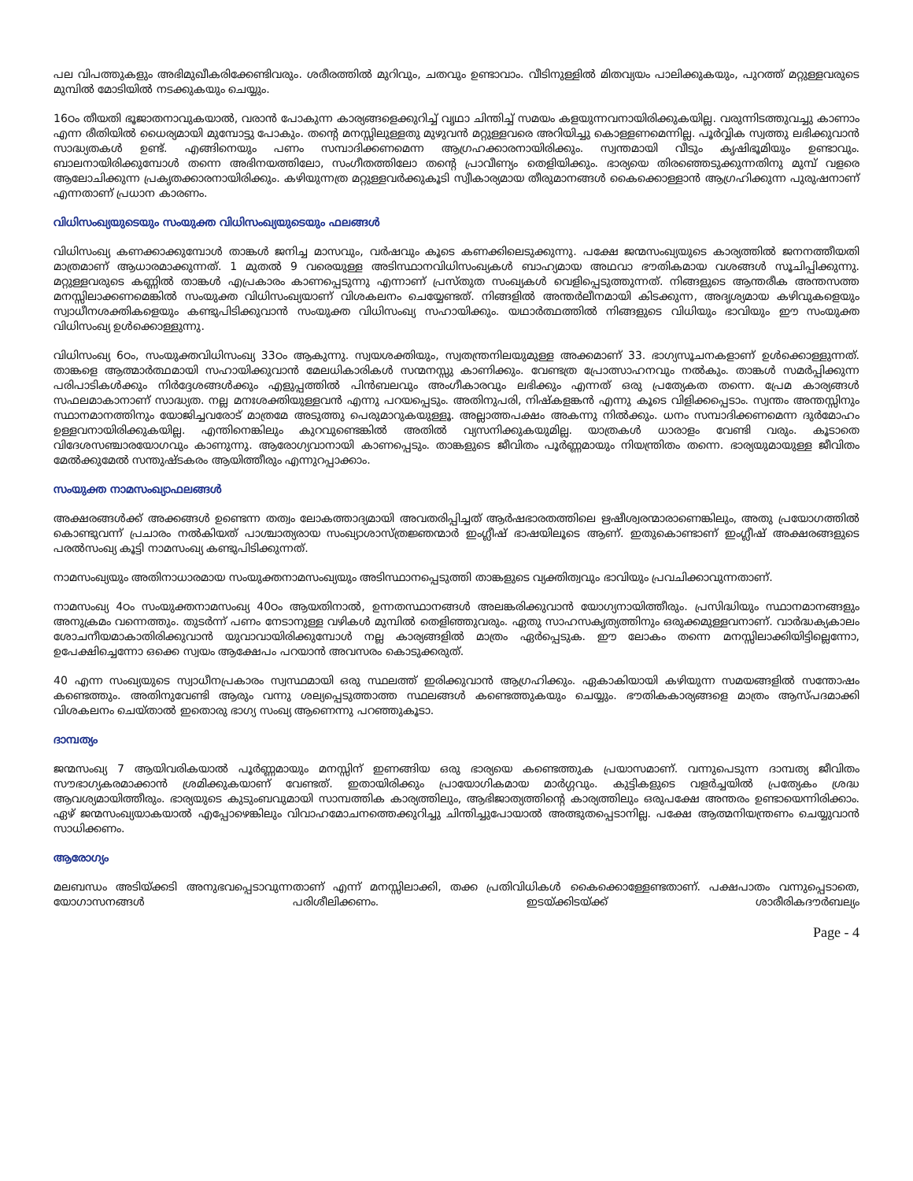പല വിപത്തുകളും അഭിമുഖീകരിക്കേണ്ടിവരും. ശരീരത്തിൽ മുറിവും, ചതവും ഉണ്ടാവാം. വീടിനുള്ളിൽ മിതവ്യയം പാലിക്കുകയും, പുറത്ത് മറ്റുള്ളവരുടെ മുമ്പിൽ മോടിയിൽ നടക്കുകയും ചെയ്യും.
16ഠം തീയതി ഭൂജാതനാവുകയാൽ, വരാൻ പോകുന്ന കാര്യങ്ങളെക്കുറിച്ച് വൃഥാ ചിന്തിച്ച് സമയം കളയുന്നവനായിരിക്കുകയില്ല. വരുന്നിടത്തുവച്ചു കാണാം എന്ന രീതിയിൽ ധൈര്യമായി മുമ്പോട്ടു പോകും. തന്റെ മനസ്സിലുള്ളതു മുഴുവൻ മറ്റുള്ളവരെ അറിയിച്ചു കൊള്ളണമെന്നില്ല. പൂർവ്വിക സ്വത്തു ലഭിക്കുവാൻ സാദ്ധ്യതകൾ ഉണ്ട്. എങ്ങിനെയും പണം സമ്പാദിക്കണമെന്ന ആഗ്രഹക്കാരനായിരിക്കും. സ്വന്തമായി വീടും കൃഷിഭൂമിയും ഉണ്ടാവും. ബാലനായിരിക്കുമ്പോൾ തന്നെ അഭിനയത്തിലോ, സംഗീതത്തിലോ തന്റെ പ്രാവീണ്യം തെളിയിക്കും. ഭാര്യയെ തിരഞ്ഞെടുക്കുന്നതിനു മുമ്പ് വളരെ ആലോചിക്കുന്ന പ്രകൃതക്കാരനായിരിക്കും. കഴിയുന്നത്ര മറ്റുള്ളവർക്കുകൂടി സ്വീകാര്യമായ തീരുമാനങ്ങൾ കൈക്കൊള്ളാൻ ആഗ്രഹിക്കുന്ന പുരുഷനാണ് എന്നതാണ് പ്രധാന കാരണം.
വിധിസംഖ്യയുടെയും സംയുക്ത വിധിസംഖ്യയുടെയും ഫലങ്ങൾ
വിധിസംഖ്യ കണക്കാക്കുമ്പോൾ താങ്കൾ ജനിച്ച മാസവും, വർഷവും കൂടെ കണക്കിലെടുക്കുന്നു. പക്ഷേ ജന്മസംഖ്യയുടെ കാര്യത്തിൽ ജനനത്തീയതി മാത്രമാണ് ആധാരമാക്കുന്നത്. 1 മുതൽ 9 വരെയുള്ള അടിസ്ഥാനവിധിസംഖ്യകൾ ബാഹ്യമായ അഥവാ ഭൗതികമായ വശങ്ങൾ സൂചിപ്പിക്കുന്നു. മറ്റുള്ളവരുടെ കണ്ണിൽ താങ്കൾ എപ്രകാരം കാണപ്പെടുന്നു എന്നാണ് പ്രസ്തുത സംഖ്യകൾ വെളിപ്പെടുത്തുന്നത്. നിങ്ങളുടെ ആന്തരീക അന്തസത്ത മനസ്സിലാക്കണമെങ്കിൽ സംയുക്ത വിധിസംഖ്യയാണ് വിശകലനം ചെയ്യേണ്ടത്. നിങ്ങളിൽ അന്തർലീനമായി കിടക്കുന്ന, അദൃശ്യമായ കഴിവുകളെയും സ്വാധീനശക്തികളെയും കണ്ടുപിടിക്കുവാൻ സംയുക്ത വിധിസംഖ്യ സഹായിക്കും. യഥാർത്ഥത്തിൽ നിങ്ങളുടെ വിധിയും ഭാവിയും ഈ സംയുക്ത വിധിസംഖ്യ ഉൾക്കൊള്ളുന്നു.
വിധിസംഖ്യ 6ഠം, സംയുക്തവിധിസംഖ്യ 33ഠം ആകുന്നു. സ്വയശക്തിയും, സ്വതന്ത്രനിലയുമുള്ള അക്കമാണ് 33. ഭാഗ്യസൂചനകളാണ് ഉൾക്കൊള്ളുന്നത്. താങ്കളെ ആത്മാർത്ഥമായി സഹായിക്കുവാൻ മേലധികാരികൾ സന്മനസ്സു കാണിക്കും. വേണ്ടത്ര പ്രോത്സാഹനവും നൽകും. താങ്കൾ സമർപ്പിക്കുന്ന പരിപാടികൾക്കും നിർദ്ദേശങ്ങൾക്കും എളുപ്പത്തിൽ പിൻബലവും അംഗീകാരവും ലഭിക്കും എന്നത് ഒരു പ്രത്യേകത തന്നെ. പ്രേമ കാര്യങ്ങൾ സഫലമാകാനാണ് സാദ്ധ്യത. നല്ല മനഃശക്തിയുള്ളവൻ എന്നു പറയപ്പെടും. അതിനുപരി, നിഷ്കളങ്കൻ എന്നു കൂടെ വിളിക്കപ്പെടാം. സ്വന്തം അന്തസ്സിനും സ്ഥാനമാനത്തിനും യോജിച്ചവരോട് മാത്രമേ അടുത്തു പെരുമാറുകയുള്ളൂ. അല്ലാത്തപക്ഷം അകന്നു നിൽക്കും. ധനം സമ്പാദിക്കണമെന്ന ദുർമോഹം ഉള്ളവനായിരിക്കുകയില്ല. എന്തിനെങ്കിലും കുറവുണ്ടെങ്കിൽ അതിൽ വ്യസനിക്കുകയുമില്ല. യാത്രകൾ ധാരാളം വേണ്ടി വരും. കൂടാതെ വിദേശസഞ്ചാരയോഗവും കാണുന്നു. ആരോഗ്യവാനായി കാണപ്പെടും. താങ്കളുടെ ജീവിതം പൂർണ്ണമായും നിയന്ത്രിതം തന്നെ. ഭാര്യയുമായുള്ള ജീവിതം മേൽക്കുമേൽ സന്തുഷ്ടകരം ആയിത്തീരും എന്നുറപ്പാക്കാം.
സംയുക്ത നാമസംഖ്യാഫലങ്ങൾ
അക്ഷരങ്ങൾക്ക് അക്കങ്ങൾ ഉണ്ടെന്ന തത്വം ലോകത്താദ്യമായി അവതരിപ്പിച്ചത് ആർഷഭാരതത്തിലെ ഋഷീശ്വരന്മാരാണെങ്കിലും, അതു പ്രയോഗത്തിൽ കൊണ്ടുവന്ന് പ്രചാരം നൽകിയത് പാശ്ചാത്യരായ സംഖ്യാശാസ്ത്രജ്ഞന്മാർ ഇംഗ്ലീഷ് ഭാഷയിലൂടെ ആണ്. ഇതുകൊണ്ടാണ് ഇംഗ്ലീഷ് അക്ഷരങ്ങളുടെ പരൽസംഖ്യ കൂട്ടി നാമസംഖ്യ കണ്ടുപിടിക്കുന്നത്.
നാമസംഖ്യയും അതിനാധാരമായ സംയുക്തനാമസംഖ്യയും അടിസ്ഥാനപ്പെടുത്തി താങ്കളുടെ വ്യക്തിത്വവും ഭാവിയും പ്രവചിക്കാവുന്നതാണ്.
നാമസംഖ്യ 4ഠം സംയുക്തനാമസംഖ്യ 40ഠം ആയതിനാൽ, ഉന്നതസ്ഥാനങ്ങൾ അലങ്കരിക്കുവാൻ യോഗ്യനായിത്തീരും. പ്രസിദ്ധിയും സ്ഥാനമാനങ്ങളും അനുക്രമം വന്നെത്തും. തുടർന്ന് പണം നേടാനുള്ള വഴികൾ മുമ്പിൽ തെളിഞ്ഞുവരും. ഏതു സാഹസകൃത്യത്തിനും ഒരുക്കമുള്ളവനാണ്. വാർദ്ധക്യകാലം ശോചനീയമാകാതിരിക്കുവാൻ യുവാവായിരിക്കുമ്പോൾ നല്ല കാര്യങ്ങളിൽ മാത്രം ഏർപ്പെടുക. ഈ ലോകം തന്നെ മനസ്സിലാക്കിയിട്ടില്ലെന്നോ, ഉപേക്ഷിച്ചെന്നോ ഒക്കെ സ്വയം ആക്ഷേപം പറയാൻ അവസരം കൊടുക്കരുത്.
40 എന്ന സംഖ്യയുടെ സ്വാധീനപ്രകാരം സ്വസ്ഥമായി ഒരു സ്ഥലത്ത് ഇരിക്കുവാൻ ആഗ്രഹിക്കും. ഏകാകിയായി കഴിയുന്ന സമയങ്ങളിൽ സന്തോഷം കണ്ടെത്തും. അതിനുവേണ്ടി ആരും വന്നു ശല്യപ്പെടുത്താത്ത സ്ഥലങ്ങൾ കണ്ടെത്തുകയും ചെയ്യും. ഭൗതികകാര്യങ്ങളെ മാത്രം ആസ്പദമാക്കി വിശകലനം ചെയ്താൽ ഇതൊരു ഭാഗ്യ സംഖ്യ ആണെന്നു പറഞ്ഞുകൂടാ.
ദാമ്പത്യം
ജന്മസംഖ്യ 7 ആയിവരികയാൽ പൂർണ്ണമായും മനസ്സിന് ഇണങ്ങിയ ഒരു ഭാര്യയെ കണ്ടെത്തുക പ്രയാസമാണ്. വന്നുപെടുന്ന ദാമ്പത്യ ജീവിതം സൗഭാഗ്യകരമാക്കാൻ ശ്രമിക്കുകയാണ് വേണ്ടത്. ഇതായിരിക്കും പ്രായോഗികമായ മാർഗ്ഗവും. കുട്ടികളുടെ വളർച്ചയിൽ പ്രത്യേകം ശ്രദ്ധ ആവശ്യമായിത്തീരും. ഭാര്യയുടെ കുടുംബവുമായി സാമ്പത്തിക കാര്യത്തിലും, ആഭിജാത്യത്തിന്റെ കാര്യത്തിലും ഒരുപക്ഷേ അന്തരം ഉണ്ടായെന്നിരിക്കാം. ഏഴ് ജന്മസംഖ്യയാകയാൽ എപ്പോഴെങ്കിലും വിവാഹമോചനത്തെക്കുറിച്ചു ചിന്തിച്ചുപോയാൽ അത്ഭുതപ്പെടാനില്ല. പക്ഷേ ആത്മനിയന്ത്രണം ചെയ്യുവാൻ സാധിക്കണം.
ആരോഗ്യം
മലബന്ധം അടിയ്ക്കടി അനുഭവപ്പെടാവുന്നതാണ് എന്ന് മനസ്സിലാക്കി, തക്ക പ്രതിവിധികൾ കൈക്കൊള്ളേണ്ടതാണ്. പക്ഷപാതം വന്നുപ്പെടാതെ, യോഗാസനങ്ങൾ പരിശീലിക്കണം. ഇടയ്ക്കിടയ്ക്ക് ശാരീരികദൗർബല്യം
Page - 4